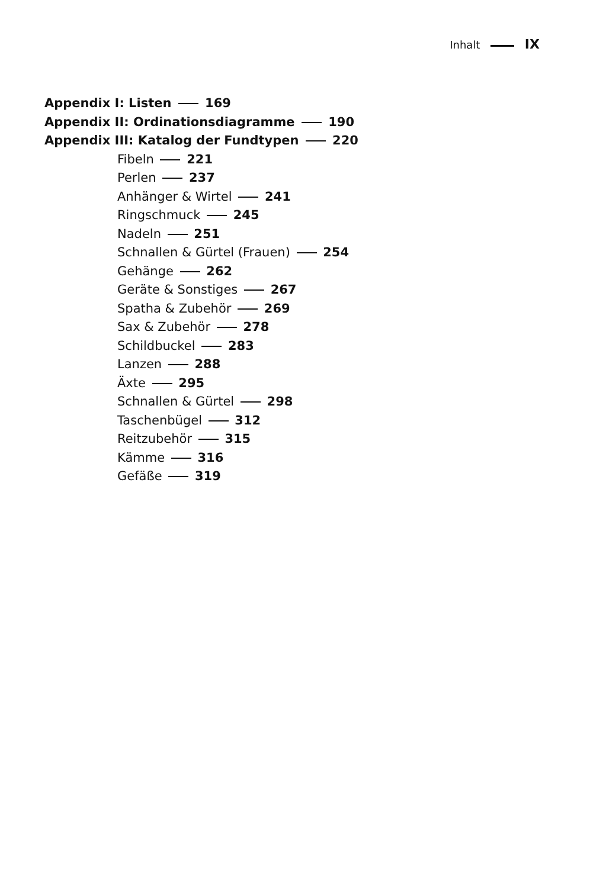Inhalt IX
Appendix I: Listen 169
Appendix II: Ordinationsdiagramme 190
Appendix III: Katalog der Fundtypen 220
Fibeln 221
Perlen 237
Anhänger & Wirtel 241
Ringschmuck 245
Nadeln 251
Schnallen & Gürtel (Frauen) 254
Gehänge 262
Geräte & Sonstiges 267
Spatha & Zubehör 269
Sax & Zubehör 278
Schildbuckel 283
Lanzen 288
Äxte 295
Schnallen & Gürtel 298
Taschenbügel 312
Reitzubehör 315
Kämme 316
Gefäße 319